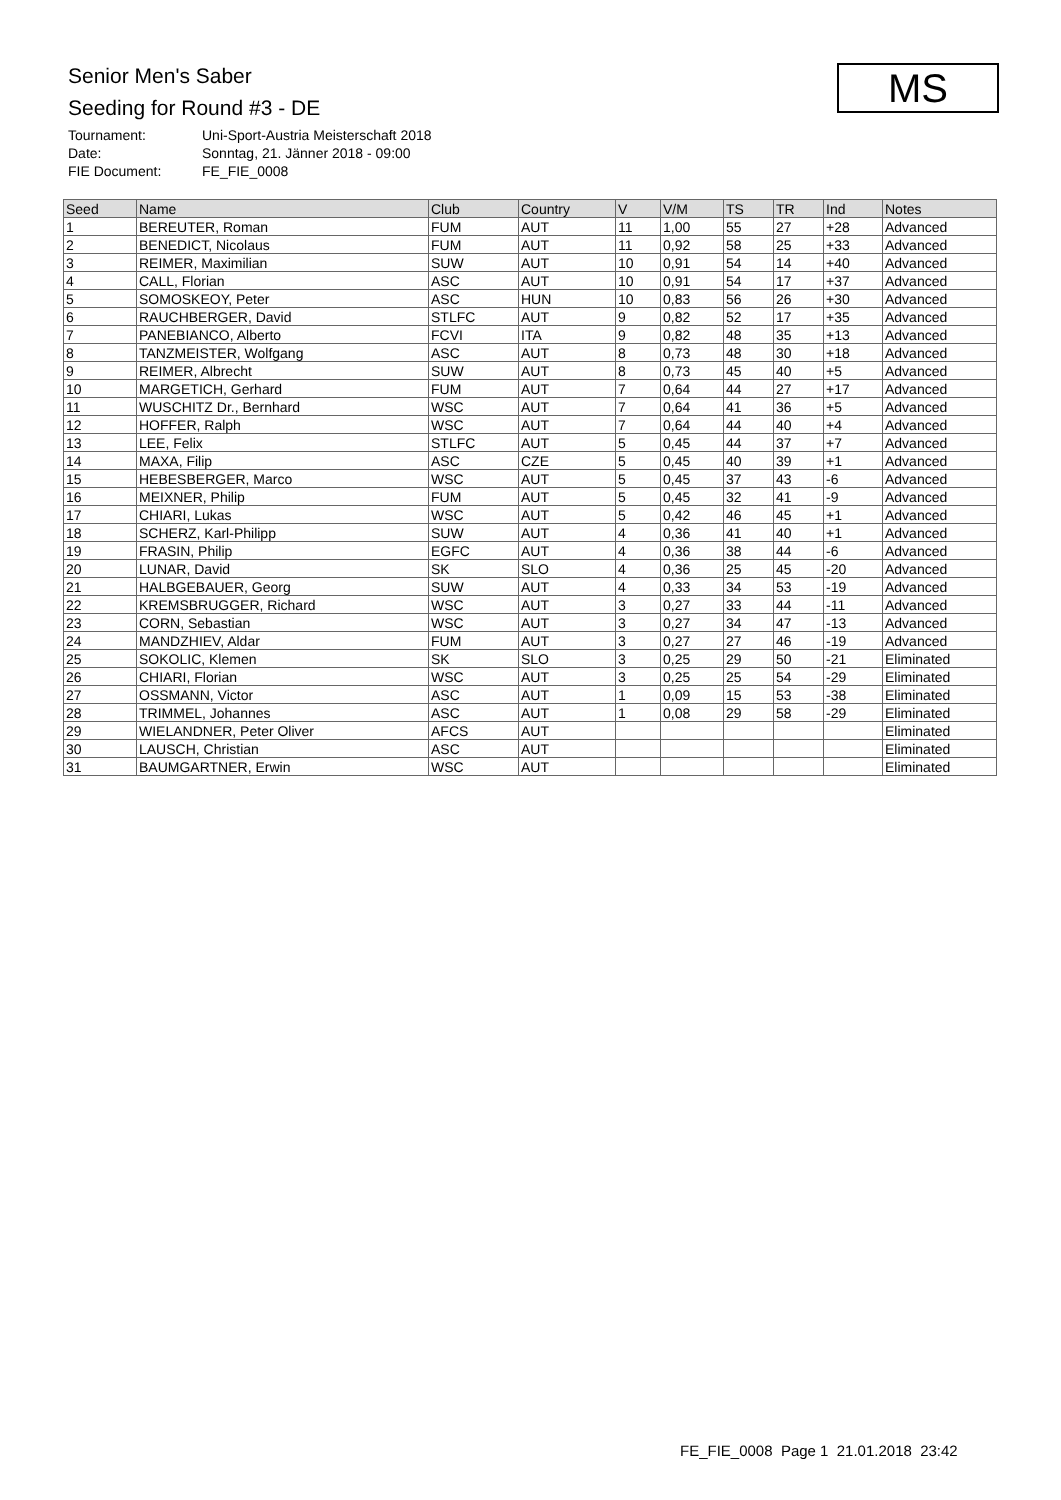Senior Men's Saber
Seeding for Round #3 - DE
Tournament: Uni-Sport-Austria Meisterschaft 2018
Date: Sonntag, 21. Jänner 2018 - 09:00
FIE Document: FE_FIE_0008
MS
| Seed | Name | Club | Country | V | V/M | TS | TR | Ind | Notes |
| --- | --- | --- | --- | --- | --- | --- | --- | --- | --- |
| 1 | BEREUTER, Roman | FUM | AUT | 11 | 1,00 | 55 | 27 | +28 | Advanced |
| 2 | BENEDICT, Nicolaus | FUM | AUT | 11 | 0,92 | 58 | 25 | +33 | Advanced |
| 3 | REIMER, Maximilian | SUW | AUT | 10 | 0,91 | 54 | 14 | +40 | Advanced |
| 4 | CALL, Florian | ASC | AUT | 10 | 0,91 | 54 | 17 | +37 | Advanced |
| 5 | SOMOSKEOY, Peter | ASC | HUN | 10 | 0,83 | 56 | 26 | +30 | Advanced |
| 6 | RAUCHBERGER, David | STLFC | AUT | 9 | 0,82 | 52 | 17 | +35 | Advanced |
| 7 | PANEBIANCO, Alberto | FCVI | ITA | 9 | 0,82 | 48 | 35 | +13 | Advanced |
| 8 | TANZMEISTER, Wolfgang | ASC | AUT | 8 | 0,73 | 48 | 30 | +18 | Advanced |
| 9 | REIMER, Albrecht | SUW | AUT | 8 | 0,73 | 45 | 40 | +5 | Advanced |
| 10 | MARGETICH, Gerhard | FUM | AUT | 7 | 0,64 | 44 | 27 | +17 | Advanced |
| 11 | WUSCHITZ Dr., Bernhard | WSC | AUT | 7 | 0,64 | 41 | 36 | +5 | Advanced |
| 12 | HOFFER, Ralph | WSC | AUT | 7 | 0,64 | 44 | 40 | +4 | Advanced |
| 13 | LEE, Felix | STLFC | AUT | 5 | 0,45 | 44 | 37 | +7 | Advanced |
| 14 | MAXA, Filip | ASC | CZE | 5 | 0,45 | 40 | 39 | +1 | Advanced |
| 15 | HEBESBERGER, Marco | WSC | AUT | 5 | 0,45 | 37 | 43 | -6 | Advanced |
| 16 | MEIXNER, Philip | FUM | AUT | 5 | 0,45 | 32 | 41 | -9 | Advanced |
| 17 | CHIARI, Lukas | WSC | AUT | 5 | 0,42 | 46 | 45 | +1 | Advanced |
| 18 | SCHERZ, Karl-Philipp | SUW | AUT | 4 | 0,36 | 41 | 40 | +1 | Advanced |
| 19 | FRASIN, Philip | EGFC | AUT | 4 | 0,36 | 38 | 44 | -6 | Advanced |
| 20 | LUNAR, David | SK | SLO | 4 | 0,36 | 25 | 45 | -20 | Advanced |
| 21 | HALBGEBAUER, Georg | SUW | AUT | 4 | 0,33 | 34 | 53 | -19 | Advanced |
| 22 | KREMSBRUGGER, Richard | WSC | AUT | 3 | 0,27 | 33 | 44 | -11 | Advanced |
| 23 | CORN, Sebastian | WSC | AUT | 3 | 0,27 | 34 | 47 | -13 | Advanced |
| 24 | MANDZHIEV, Aldar | FUM | AUT | 3 | 0,27 | 27 | 46 | -19 | Advanced |
| 25 | SOKOLIC, Klemen | SK | SLO | 3 | 0,25 | 29 | 50 | -21 | Eliminated |
| 26 | CHIARI, Florian | WSC | AUT | 3 | 0,25 | 25 | 54 | -29 | Eliminated |
| 27 | OSSMANN, Victor | ASC | AUT | 1 | 0,09 | 15 | 53 | -38 | Eliminated |
| 28 | TRIMMEL, Johannes | ASC | AUT | 1 | 0,08 | 29 | 58 | -29 | Eliminated |
| 29 | WIELANDNER, Peter Oliver | AFCS | AUT | | | | | | Eliminated |
| 30 | LAUSCH, Christian | ASC | AUT | | | | | | Eliminated |
| 31 | BAUMGARTNER, Erwin | WSC | AUT | | | | | | Eliminated |
FE_FIE_0008 Page 1 21.01.2018 23:42